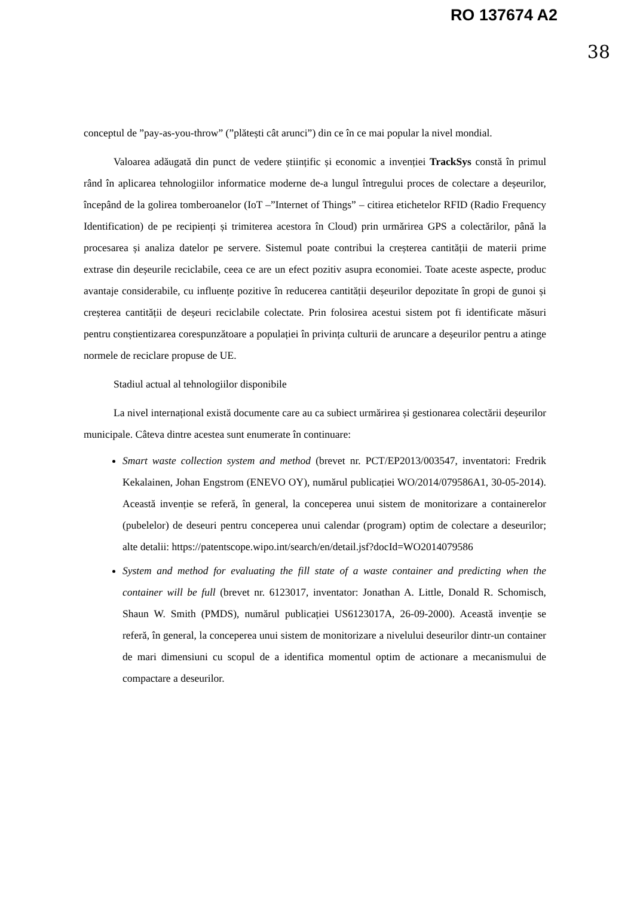RO 137674 A2
38
conceptul de ”pay-as-you-throw” (”plătești cât arunci”) din ce în ce mai popular la nivel mondial.
Valoarea adăugată din punct de vedere științific și economic a invenției TrackSys constă în primul rând în aplicarea tehnologiilor informatice moderne de-a lungul întregului proces de colectare a deșeurilor, începând de la golirea tomberoanelor (IoT –”Internet of Things” – citirea etichetelor RFID (Radio Frequency Identification) de pe recipienți și trimiterea acestora în Cloud) prin urmărirea GPS a colectărilor, până la procesarea și analiza datelor pe servere. Sistemul poate contribui la creșterea cantității de materii prime extrase din deșeurile reciclabile, ceea ce are un efect pozitiv asupra economiei. Toate aceste aspecte, produc avantaje considerabile, cu influențe pozitive în reducerea cantității deșeurilor depozitate în gropi de gunoi și creșterea cantității de deșeuri reciclabile colectate. Prin folosirea acestui sistem pot fi identificate măsuri pentru conștientizarea corespunzătoare a populației în privința culturii de aruncare a deșeurilor pentru a atinge normele de reciclare propuse de UE.
Stadiul actual al tehnologiilor disponibile
La nivel internațional există documente care au ca subiect urmărirea și gestionarea colectării deșeurilor municipale. Câteva dintre acestea sunt enumerate în continuare:
Smart waste collection system and method (brevet nr. PCT/EP2013/003547, inventatori: Fredrik Kekalainen, Johan Engstrom (ENEVO OY), numărul publicației WO/2014/079586A1, 30-05-2014). Această invenție se referă, în general, la conceperea unui sistem de monitorizare a containerelor (pubelelor) de deseuri pentru conceperea unui calendar (program) optim de colectare a deseurilor; alte detalii: https://patentscope.wipo.int/search/en/detail.jsf?docId=WO2014079586
System and method for evaluating the fill state of a waste container and predicting when the container will be full (brevet nr. 6123017, inventator: Jonathan A. Little, Donald R. Schomisch, Shaun W. Smith (PMDS), numărul publicației US6123017A, 26-09-2000). Această invenție se referă, în general, la conceperea unui sistem de monitorizare a nivelului deseurilor dintr-un container de mari dimensiuni cu scopul de a identifica momentul optim de actionare a mecanismului de compactare a deseurilor.